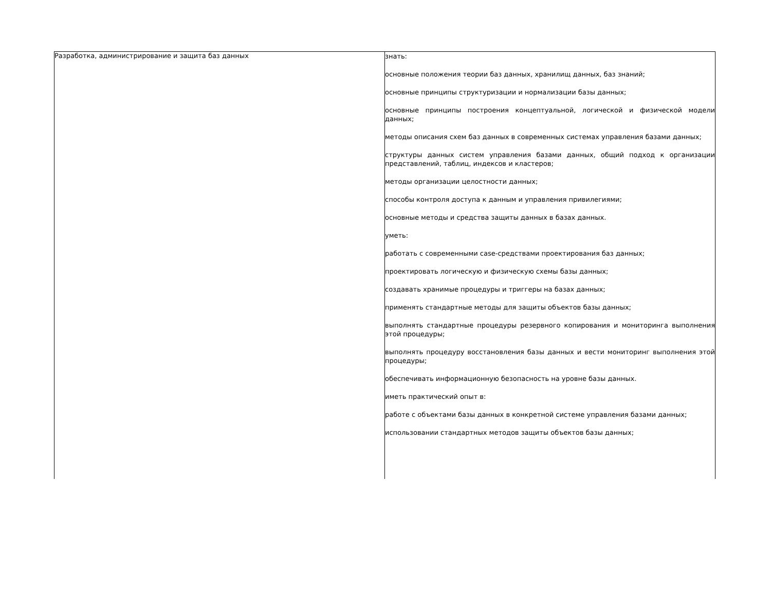| Разработка, администрирование и защита баз данных | знать: основные положения теории баз данных, хранилищ данных, баз знаний; основные принципы структуризации и нормализации базы данных; основные принципы построения концептуальной, логической и физической модели данных; методы описания схем баз данных в современных системах управления базами данных; структуры данных систем управления базами данных, общий подход к организации представлений, таблиц, индексов и кластеров; методы организации целостности данных; способы контроля доступа к данным и управления привилегиями; основные методы и средства защиты данных в базах данных. уметь: работать с современными case-средствами проектирования баз данных; проектировать логическую и физическую схемы базы данных; создавать хранимые процедуры и триггеры на базах данных; применять стандартные методы для защиты объектов базы данных; выполнять стандартные процедуры резервного копирования и мониторинга выполнения этой процедуры; выполнять процедуру восстановления базы данных и вести мониторинг выполнения этой процедуры; обеспечивать информационную безопасность на уровне базы данных. иметь практический опыт в: работе с объектами базы данных в конкретной системе управления базами данных; использовании стандартных методов защиты объектов базы данных; |